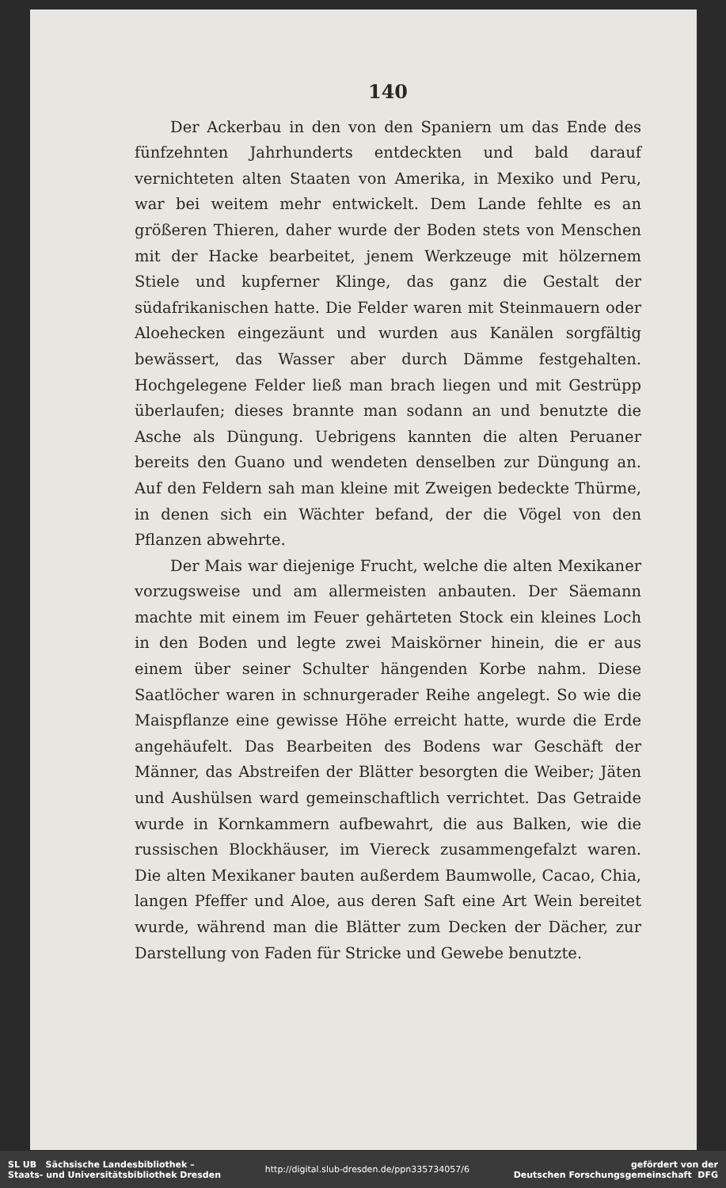140
Der Ackerbau in den von den Spaniern um das Ende des fünfzehnten Jahrhunderts entdeckten und bald darauf vernichteten alten Staaten von Amerika, in Mexiko und Peru, war bei weitem mehr entwickelt. Dem Lande fehlte es an größeren Thieren, daher wurde der Boden stets von Menschen mit der Hacke bearbeitet, jenem Werkzeuge mit hölzernem Stiele und kupferner Klinge, das ganz die Gestalt der südafrikanischen hatte. Die Felder waren mit Steinmauern oder Aloehecken eingezäunt und wurden aus Kanälen sorgfältig bewässert, das Wasser aber durch Dämme festgehalten. Hochgelegene Felder ließ man brach liegen und mit Gestrüpp überlaufen; dieses brannte man sodann an und benutzte die Asche als Düngung. Uebrigens kannten die alten Peruaner bereits den Guano und wendeten denselben zur Düngung an. Auf den Feldern sah man kleine mit Zweigen bedeckte Thürme, in denen sich ein Wächter befand, der die Vögel von den Pflanzen abwehrte.
Der Mais war diejenige Frucht, welche die alten Mexikaner vorzugsweise und am allermeisten anbauten. Der Säemann machte mit einem im Feuer gehärteten Stock ein kleines Loch in den Boden und legte zwei Maiskörner hinein, die er aus einem über seiner Schulter hängenden Korbe nahm. Diese Saatlöcher waren in schnurgerader Reihe angelegt. So wie die Maispflanze eine gewisse Höhe erreicht hatte, wurde die Erde angehäufelt. Das Bearbeiten des Bodens war Geschäft der Männer, das Abstreifen der Blätter besorgten die Weiber; Jäten und Aushülsen ward gemeinschaftlich verrichtet. Das Getraide wurde in Kornkammern aufbewahrt, die aus Balken, wie die russischen Blockhäuser, im Viereck zusammengefalzt waren. Die alten Mexikaner bauten außerdem Baumwolle, Cacao, Chia, langen Pfeffer und Aloe, aus deren Saft eine Art Wein bereitet wurde, während man die Blätter zum Decken der Dächer, zur Darstellung von Faden für Stricke und Gewebe benutzte.
SL UB Sächsische Landesbibliothek –
Staats- und Universitätsbibliothek Dresden
http://digital.slub-dresden.de/ppn335734057/6
gefördert von der
Deutschen Forschungsgemeinschaft DFG